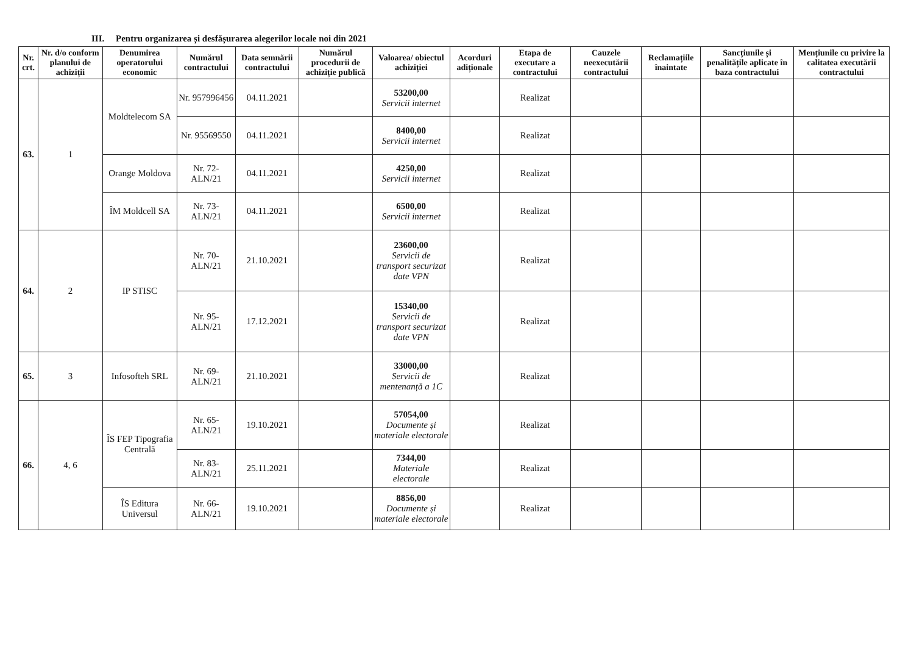III. Pentru organizarea și desfășurarea alegerilor locale noi din 2021
| Nr. crt. | Nr. d/o conform planului de achiziții | Denumirea operatorului economic | Numărul contractului | Data semnării contractului | Numărul procedurii de achiziție publică | Valoarea/ obiectul achiziției | Acorduri adiționale | Etapa de executare a contractului | Cauzele neexecutării contractului | Reclamațiile înaintate | Sancțiunile și penalitățile aplicate în baza contractului | Mențiunile cu privire la calitatea executării contractului |
| --- | --- | --- | --- | --- | --- | --- | --- | --- | --- | --- | --- | --- |
| 63. | 1 | Moldtelecom SA | Nr. 957996456 | 04.11.2021 | | 53200,00 Servicii internet | | Realizat | | | | |
| | | | Nr. 95569550 | 04.11.2021 | | 8400,00 Servicii internet | | Realizat | | | | |
| | | Orange Moldova | Nr. 72-ALN/21 | 04.11.2021 | | 4250,00 Servicii internet | | Realizat | | | | |
| | | ÎM Moldcell SA | Nr. 73-ALN/21 | 04.11.2021 | | 6500,00 Servicii internet | | Realizat | | | | |
| 64. | 2 | IP STISC | Nr. 70-ALN/21 | 21.10.2021 | | 23600,00 Servicii de transport securizat date VPN | | Realizat | | | | |
| | | | Nr. 95-ALN/21 | 17.12.2021 | | 15340,00 Servicii de transport securizat date VPN | | Realizat | | | | |
| 65. | 3 | Infosofteh SRL | Nr. 69-ALN/21 | 21.10.2021 | | 33000,00 Servicii de mentenanță a 1C | | Realizat | | | | |
| 66. | 4, 6 | ÎS FEP Tipografia Centrală | Nr. 65-ALN/21 | 19.10.2021 | | 57054,00 Documente și materiale electorale | | Realizat | | | | |
| | | | Nr. 83-ALN/21 | 25.11.2021 | | 7344,00 Materiale electorale | | Realizat | | | | |
| | | ÎS Editura Universul | Nr. 66-ALN/21 | 19.10.2021 | | 8856,00 Documente și materiale electorale | | Realizat | | | | |